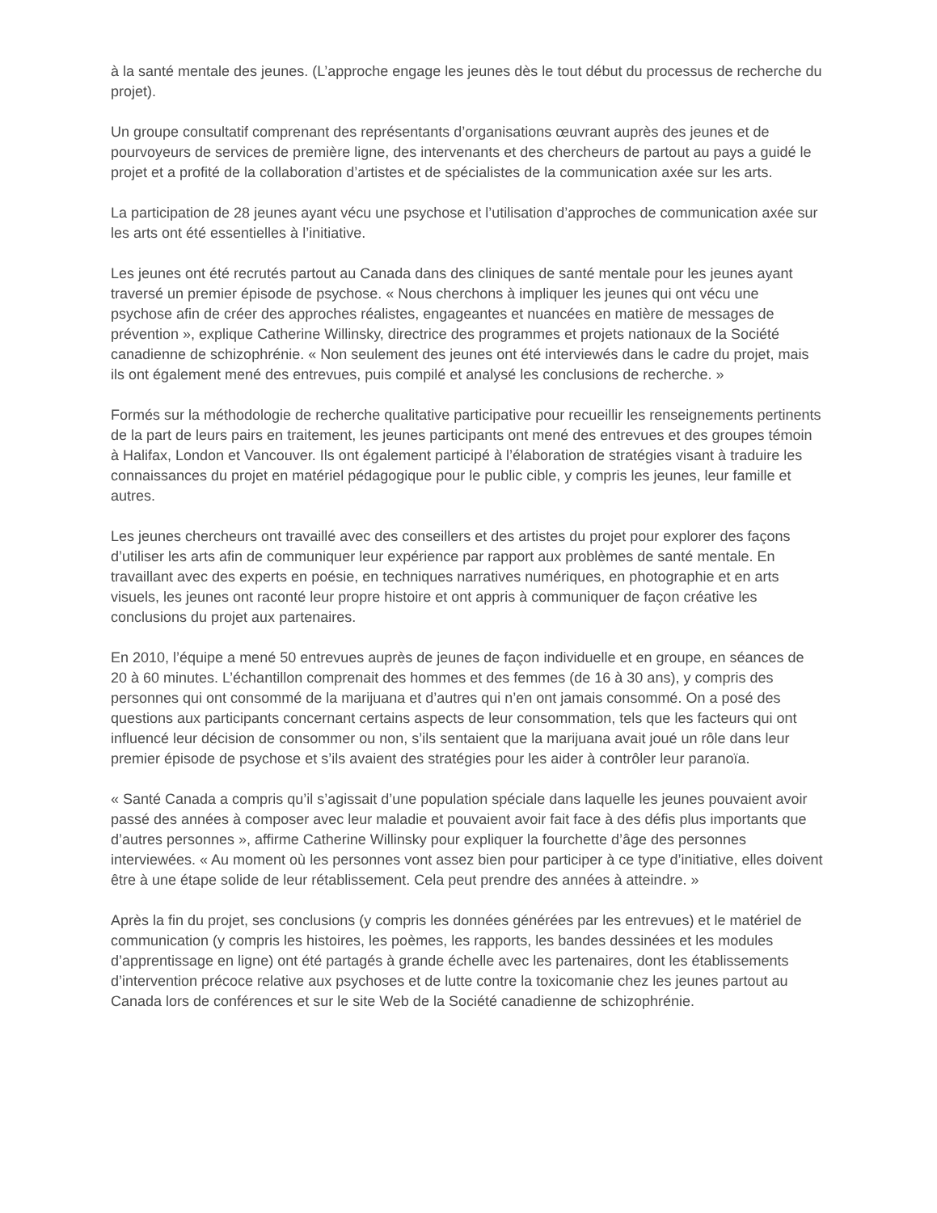à la santé mentale des jeunes. (L’approche engage les jeunes dès le tout début du processus de recherche du projet).
Un groupe consultatif comprenant des représentants d’organisations œuvrant auprès des jeunes et de pourvoyeurs de services de première ligne, des intervenants et des chercheurs de partout au pays a guidé le projet et a profité de la collaboration d’artistes et de spécialistes de la communication axée sur les arts.
La participation de 28 jeunes ayant vécu une psychose et l’utilisation d’approches de communication axée sur les arts ont été essentielles à l’initiative.
Les jeunes ont été recrutés partout au Canada dans des cliniques de santé mentale pour les jeunes ayant traversé un premier épisode de psychose. « Nous cherchons à impliquer les jeunes qui ont vécu une psychose afin de créer des approches réalistes, engageantes et nuancées en matière de messages de prévention », explique Catherine Willinsky, directrice des programmes et projets nationaux de la Société canadienne de schizophrénie. « Non seulement des jeunes ont été interviewés dans le cadre du projet, mais ils ont également mené des entrevues, puis compilé et analysé les conclusions de recherche. »
Formés sur la méthodologie de recherche qualitative participative pour recueillir les renseignements pertinents de la part de leurs pairs en traitement, les jeunes participants ont mené des entrevues et des groupes témoin à Halifax, London et Vancouver. Ils ont également participé à l’élaboration de stratégies visant à traduire les connaissances du projet en matériel pédagogique pour le public cible, y compris les jeunes, leur famille et autres.
Les jeunes chercheurs ont travaillé avec des conseillers et des artistes du projet pour explorer des façons d’utiliser les arts afin de communiquer leur expérience par rapport aux problèmes de santé mentale. En travaillant avec des experts en poésie, en techniques narratives numériques, en photographie et en arts visuels, les jeunes ont raconté leur propre histoire et ont appris à communiquer de façon créative les conclusions du projet aux partenaires.
En 2010, l’équipe a mené 50 entrevues auprès de jeunes de façon individuelle et en groupe, en séances de 20 à 60 minutes. L’échantillon comprenait des hommes et des femmes (de 16 à 30 ans), y compris des personnes qui ont consommé de la marijuana et d’autres qui n’en ont jamais consommé. On a posé des questions aux participants concernant certains aspects de leur consommation, tels que les facteurs qui ont influencé leur décision de consommer ou non, s’ils sentaient que la marijuana avait joué un rôle dans leur premier épisode de psychose et s’ils avaient des stratégies pour les aider à contrôler leur paranoïa.
« Santé Canada a compris qu’il s’agissait d’une population spéciale dans laquelle les jeunes pouvaient avoir passé des années à composer avec leur maladie et pouvaient avoir fait face à des défis plus importants que d’autres personnes », affirme Catherine Willinsky pour expliquer la fourchette d’âge des personnes interviewées. « Au moment où les personnes vont assez bien pour participer à ce type d’initiative, elles doivent être à une étape solide de leur rétablissement. Cela peut prendre des années à atteindre. »
Après la fin du projet, ses conclusions (y compris les données générées par les entrevues) et le matériel de communication (y compris les histoires, les poèmes, les rapports, les bandes dessinées et les modules d’apprentissage en ligne) ont été partagés à grande échelle avec les partenaires, dont les établissements d’intervention précoce relative aux psychoses et de lutte contre la toxicomanie chez les jeunes partout au Canada lors de conférences et sur le site Web de la Société canadienne de schizophrénie.